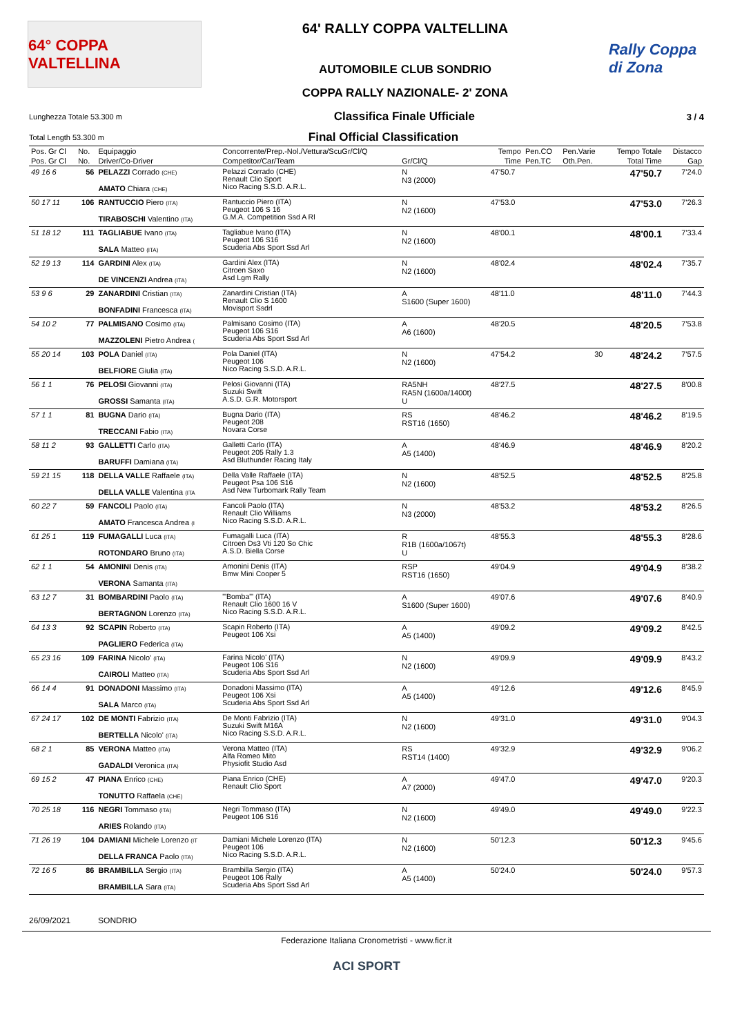64° COPPA VALTELLINA
64' RALLY COPPA VALTELLINA
AUTOMOBILE CLUB SONDRIO
COPPA RALLY NAZIONALE- 2' ZONA
Rally Coppa di Zona
Lunghezza Totale 53.300 m Classifica Finale Ufficiale 3 / 4
Total Length 53.300 m Final Official Classification
| Pos. Gr Cl | No. | Equipaggio | Concorrente/Prep.-Nol./Vettura/ScuGr/Cl/Q | | Tempo | Pen.CO | Pen.Varie | Tempo Totale | Distacco |
| --- | --- | --- | --- | --- | --- | --- | --- | --- | --- |
| Pos. Gr Cl | No. | Driver/Co-Driver | Competitor/Car/Team | Gr/Cl/Q | Time | Pen.TC | Oth.Pen. | Total Time | Gap |
| 49 16 6 | 56 | PELAZZI Corrado (CHE) AMATO Chiara (CHE) | Pelazzi Corrado (CHE) Renault Clio Sport Nico Racing S.S.D. A.R.L. | N N3 (2000) | 47'50.7 | | | 47'50.7 | 7'24.0 |
| 50 17 11 | 106 | RANTUCCIO Piero (ITA) TIRABOSCHI Valentino (ITA) | Rantuccio Piero (ITA) Peugeot 106 S 16 G.M.A. Competition Ssd A Rl | N N2 (1600) | 47'53.0 | | | 47'53.0 | 7'26.3 |
| 51 18 12 | 111 | TAGLIABUE Ivano (ITA) SALA Matteo (ITA) | Tagliabue Ivano (ITA) Peugeot 106 S16 Scuderia Abs Sport Ssd Arl | N N2 (1600) | 48'00.1 | | | 48'00.1 | 7'33.4 |
| 52 19 13 | 114 | GARDINI Alex (ITA) DE VINCENZI Andrea (ITA) | Gardini Alex (ITA) Citroen Saxo Asd Lgm Rally | N N2 (1600) | 48'02.4 | | | 48'02.4 | 7'35.7 |
| 53 9 6 | 29 | ZANARDINI Cristian (ITA) BONFADINI Francesca (ITA) | Zanardini Cristian (ITA) Renault Clio S 1600 Movisport Ssdrl | A S1600 (Super 1600) | 48'11.0 | | | 48'11.0 | 7'44.3 |
| 54 10 2 | 77 | PALMISANO Cosimo (ITA) MAZZOLENI Pietro Andrea ( | Palmisano Cosimo (ITA) Peugeot 106 S16 Scuderia Abs Sport Ssd Arl | A A6 (1600) | 48'20.5 | | | 48'20.5 | 7'53.8 |
| 55 20 14 | 103 | POLA Daniel (ITA) BELFIORE Giulia (ITA) | Pola Daniel (ITA) Peugeot 106 Nico Racing S.S.D. A.R.L. | N N2 (1600) | 47'54.2 | | 30 | 48'24.2 | 7'57.5 |
| 56 1 1 | 76 | PELOSI Giovanni (ITA) GROSSI Samanta (ITA) | Pelosi Giovanni (ITA) Suzuki Swift A.S.D. G.R. Motorsport | RA5NH RA5N (1600a/1400t) U | 48'27.5 | | | 48'27.5 | 8'00.8 |
| 57 1 1 | 81 | BUGNA Dario (ITA) TRECCANI Fabio (ITA) | Bugna Dario (ITA) Peugeot 208 Novara Corse | RS RST16 (1650) | 48'46.2 | | | 48'46.2 | 8'19.5 |
| 58 11 2 | 93 | GALLETTI Carlo (ITA) BARUFFI Damiana (ITA) | Galletti Carlo (ITA) Peugeot 205 Rally 1.3 Asd Bluthunder Racing Italy | A A5 (1400) | 48'46.9 | | | 48'46.9 | 8'20.2 |
| 59 21 15 | 118 | DELLA VALLE Raffaele (ITA) DELLA VALLE Valentina (ITA | Della Valle Raffaele (ITA) Peugeot Psa 106 S16 Asd New Turbomark Rally Team | N N2 (1600) | 48'52.5 | | | 48'52.5 | 8'25.8 |
| 60 22 7 | 59 | FANCOLI Paolo (ITA) AMATO Francesca Andrea (I | Fancoli Paolo (ITA) Renault Clio Williams Nico Racing S.S.D. A.R.L. | N N3 (2000) | 48'53.2 | | | 48'53.2 | 8'26.5 |
| 61 25 1 | 119 | FUMAGALLI Luca (ITA) ROTONDARO Bruno (ITA) | Fumagalli Luca (ITA) Citroen Ds3 Vti 120 So Chic A.S.D. Biella Corse | R R1B (1600a/1067t) U | 48'55.3 | | | 48'55.3 | 8'28.6 |
| 62 1 1 | 54 | AMONINI Denis (ITA) VERONA Samanta (ITA) | Amonini Denis (ITA) Bmw Mini Cooper 5 | RSP RST16 (1650) | 49'04.9 | | | 49'04.9 | 8'38.2 |
| 63 12 7 | 31 | BOMBARDINI Paolo (ITA) BERTAGNON Lorenzo (ITA) | "'Bomba"' (ITA) Renault Clio 1600 16 V Nico Racing S.S.D. A.R.L. | A S1600 (Super 1600) | 49'07.6 | | | 49'07.6 | 8'40.9 |
| 64 13 3 | 92 | SCAPIN Roberto (ITA) PAGLIERO Federica (ITA) | Scapin Roberto (ITA) Peugeot 106 Xsi | A A5 (1400) | 49'09.2 | | | 49'09.2 | 8'42.5 |
| 65 23 16 | 109 | FARINA Nicolo' (ITA) CAIROLI Matteo (ITA) | Farina Nicolo' (ITA) Peugeot 106 S16 Scuderia Abs Sport Ssd Arl | N N2 (1600) | 49'09.9 | | | 49'09.9 | 8'43.2 |
| 66 14 4 | 91 | DONADONI Massimo (ITA) SALA Marco (ITA) | Donadoni Massimo (ITA) Peugeot 106 Xsi Scuderia Abs Sport Ssd Arl | A A5 (1400) | 49'12.6 | | | 49'12.6 | 8'45.9 |
| 67 24 17 | 102 | DE MONTI Fabrizio (ITA) BERTELLA Nicolo' (ITA) | De Monti Fabrizio (ITA) Suzuki Swift M16A Nico Racing S.S.D. A.R.L. | N N2 (1600) | 49'31.0 | | | 49'31.0 | 9'04.3 |
| 68 2 1 | 85 | VERONA Matteo (ITA) GADALDI Veronica (ITA) | Verona Matteo (ITA) Alfa Romeo Mito Physiofit Studio Asd | RS RST14 (1400) | 49'32.9 | | | 49'32.9 | 9'06.2 |
| 69 15 2 | 47 | PIANA Enrico (CHE) TONUTTO Raffaela (CHE) | Piana Enrico (CHE) Renault Clio Sport | A A7 (2000) | 49'47.0 | | | 49'47.0 | 9'20.3 |
| 70 25 18 | 116 | NEGRI Tommaso (ITA) ARIES Rolando (ITA) | Negri Tommaso (ITA) Peugeot 106 S16 | N N2 (1600) | 49'49.0 | | | 49'49.0 | 9'22.3 |
| 71 26 19 | 104 | DAMIANI Michele Lorenzo (IT DELLA FRANCA Paolo (ITA) | Damiani Michele Lorenzo (ITA) Peugeot 106 Nico Racing S.S.D. A.R.L. | N N2 (1600) | 50'12.3 | | | 50'12.3 | 9'45.6 |
| 72 16 5 | 86 | BRAMBILLA Sergio (ITA) BRAMBILLA Sara (ITA) | Brambilla Sergio (ITA) Peugeot 106 Rally Scuderia Abs Sport Ssd Arl | A A5 (1400) | 50'24.0 | | | 50'24.0 | 9'57.3 |
26/09/2021 SONDRIO
Federazione Italiana Cronometristi - www.ficr.it
ACI SPORT